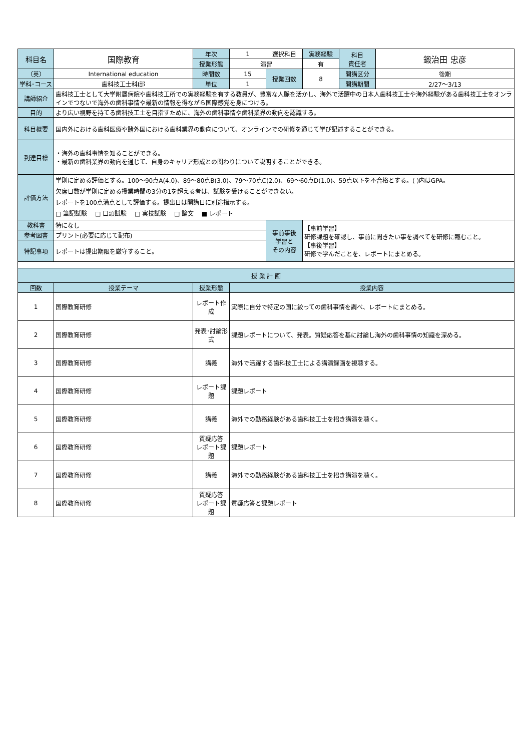| 科目名 | 国際教育 | 年次 | 1 | 選択科目 | 実務経験 | 科目 責任者 | 鍛治田 忠彦 |
| | | 授業形態 | 演習 | | 有 | | |
| （英） | International education | 時間数 | 15 | 授業回数 | 8 | 開講区分 | 後期 |
| 学科･コース | 歯科技工士科Ⅰ部 | 単位 | 1 | | | 開講期間 | 2/27〜3/13 |
| 講師紹介 | 歯科技工士として大学附属病院や歯科技工所での実務経験を有する教員が、豊富な人脈を活かし、海外で活躍中の日本人歯科技工士や海外経験がある歯科技工士をオンラインでつないで海外の歯科事情や最新の情報を得ながら国際感覚を身につける。 | | | | | | |
| 目的 | より広い視野を持てる歯科技工士を目指すために、海外の歯科事情や歯科業界の動向を認識する。 | | | | | | |
| 科目概要 | 国内外における歯科医療や諸外国における歯科業界の動向について、オンラインでの研修を通じて学び記述することができる。 | | | | | | |
| 到達目標 | ・海外の歯科事情を知ることができる。 ・最新の歯科業界の動向を通じて、自身のキャリア形成との関わりについて説明することができる。 | | | | | | |
| 評価方法 | 学則に定める評価とする。100〜90点A(4.0)、89〜80点B(3.0)、79〜70点C(2.0)、69〜60点D(1.0)、59点以下を不合格とする。( )内はGPA。 欠席日数が学則に定める授業時間の3分の1を超える者は、試験を受けることができない。 レポートを100点満点として評価する。提出日は開講日に別途指示する。 □ 筆記試験 □ 口頭試験 □ 実技試験 □ 論文 ■ レポート | | | | | | |
| 教科書 | 特になし | | | 事前事後 学習と その内容 | 【事前学習】 研修課題を確認し、事前に聞きたい事を調べてを研修に臨むこと。 【事後学習】 研修で学んだことを、レポートにまとめる。 | | |
| 参考図書 | プリント(必要に応じて配布) | | | | | | |
| 特記事項 | レポートは提出期限を厳守すること。 | | | | | | |
| 授 業 計 画 | | | | | | | |
| 回数 | 授業テーマ | 授業形態 | 授業内容 | | | | |
| 1 | 国際教育研修 | レポート作成 | 実際に自分で特定の国に絞っての歯科事情を調べ、レポートにまとめる。 | | | | |
| 2 | 国際教育研修 | 発表･討論形式 | 課題レポートについて、発表。質疑応答を基に討論し海外の歯科事情の知識を深める。 | | | | |
| 3 | 国際教育研修 | 講義 | 海外で活躍する歯科技工士による講演録画を視聴する。 | | | | |
| 4 | 国際教育研修 | レポート課題 | 課題レポート | | | | |
| 5 | 国際教育研修 | 講義 | 海外での勤務経験がある歯科技工士を招き講演を聴く。 | | | | |
| 6 | 国際教育研修 | 質疑応答 レポート課題 | 課題レポート | | | | |
| 7 | 国際教育研修 | 講義 | 海外での勤務経験がある歯科技工士を招き講演を聴く。 | | | | |
| 8 | 国際教育研修 | 質疑応答 レポート課題 | 質疑応答と課題レポート | | | | |